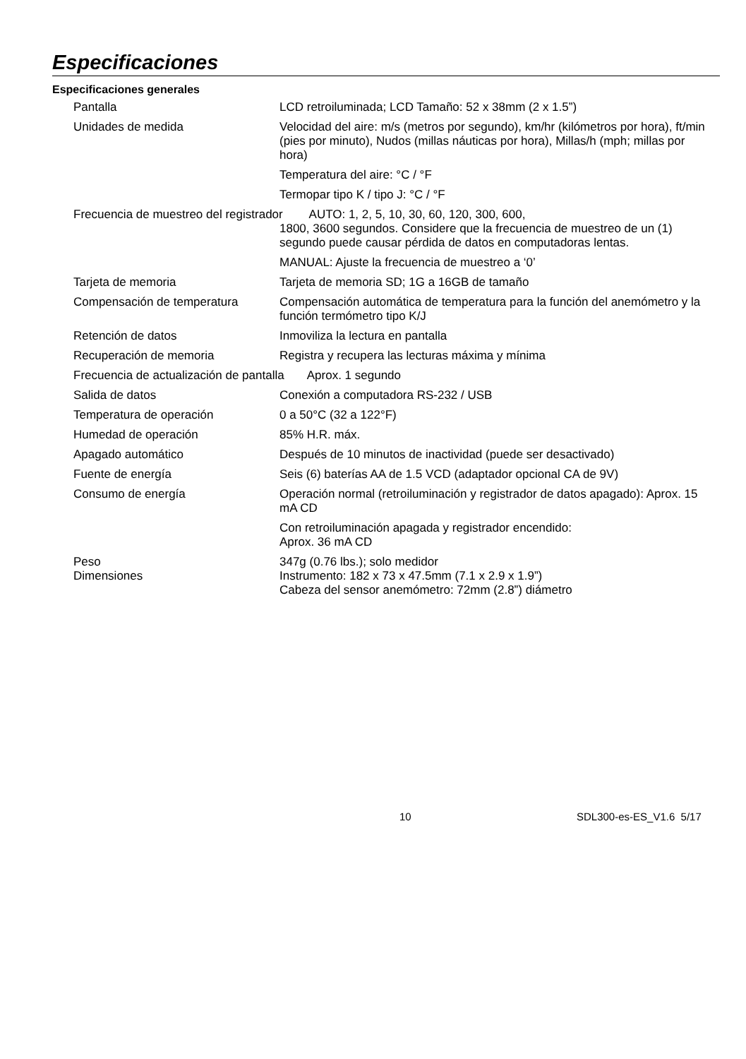Especificaciones
Especificaciones generales
| Pantalla | LCD retroiluminada; LCD Tamaño: 52 x 38mm (2 x 1.5”) |
| Unidades de medida | Velocidad del aire: m/s (metros por segundo), km/hr (kilómetros por hora), ft/min (pies por minuto), Nudos (millas náuticas por hora), Millas/h (mph; millas por hora) |
| | Temperatura del aire: °C / °F |
| | Termopar tipo K / tipo J: °C / °F |
| Frecuencia de muestreo del registrador AUTO: 1, 2, 5, 10, 30, 60, 120, 300, 600, 1800, 3600 segundos. Considere que la frecuencia de muestreo de un (1) segundo puede causar pérdida de datos en computadoras lentas. | |
| | MANUAL: Ajuste la frecuencia de muestreo a ‘0’ |
| Tarjeta de memoria | Tarjeta de memoria SD; 1G a 16GB de tamaño |
| Compensación de temperatura | Compensación automática de temperatura para la función del anemómetro y la función termómetro tipo K/J |
| Retención de datos | Inmoviliza la lectura en pantalla |
| Recuperación de memoria | Registra y recupera las lecturas máxima y mínima |
| Frecuencia de actualización de pantalla Aprox. 1 segundo | |
| Salida de datos | Conexión a computadora RS-232 / USB |
| Temperatura de operación | 0 a 50°C (32 a 122°F) |
| Humedad de operación | 85% H.R. máx. |
| Apagado automático | Después de 10 minutos de inactividad (puede ser desactivado) |
| Fuente de energía | Seis (6) baterías AA de 1.5 VCD (adaptador opcional CA de 9V) |
| Consumo de energía | Operación normal (retroiluminación y registrador de datos apagado): Aprox. 15 mA CD |
| | Con retroiluminación apagada y registrador encendido: Aprox. 36 mA CD |
| Peso | 347g (0.76 lbs.); solo medidor |
| Dimensiones | Instrumento: 182 x 73 x 47.5mm (7.1 x 2.9 x 1.9”) Cabeza del sensor anemómetro: 72mm (2.8”) diámetro |
10 SDL300-es-ES_V1.6 5/17